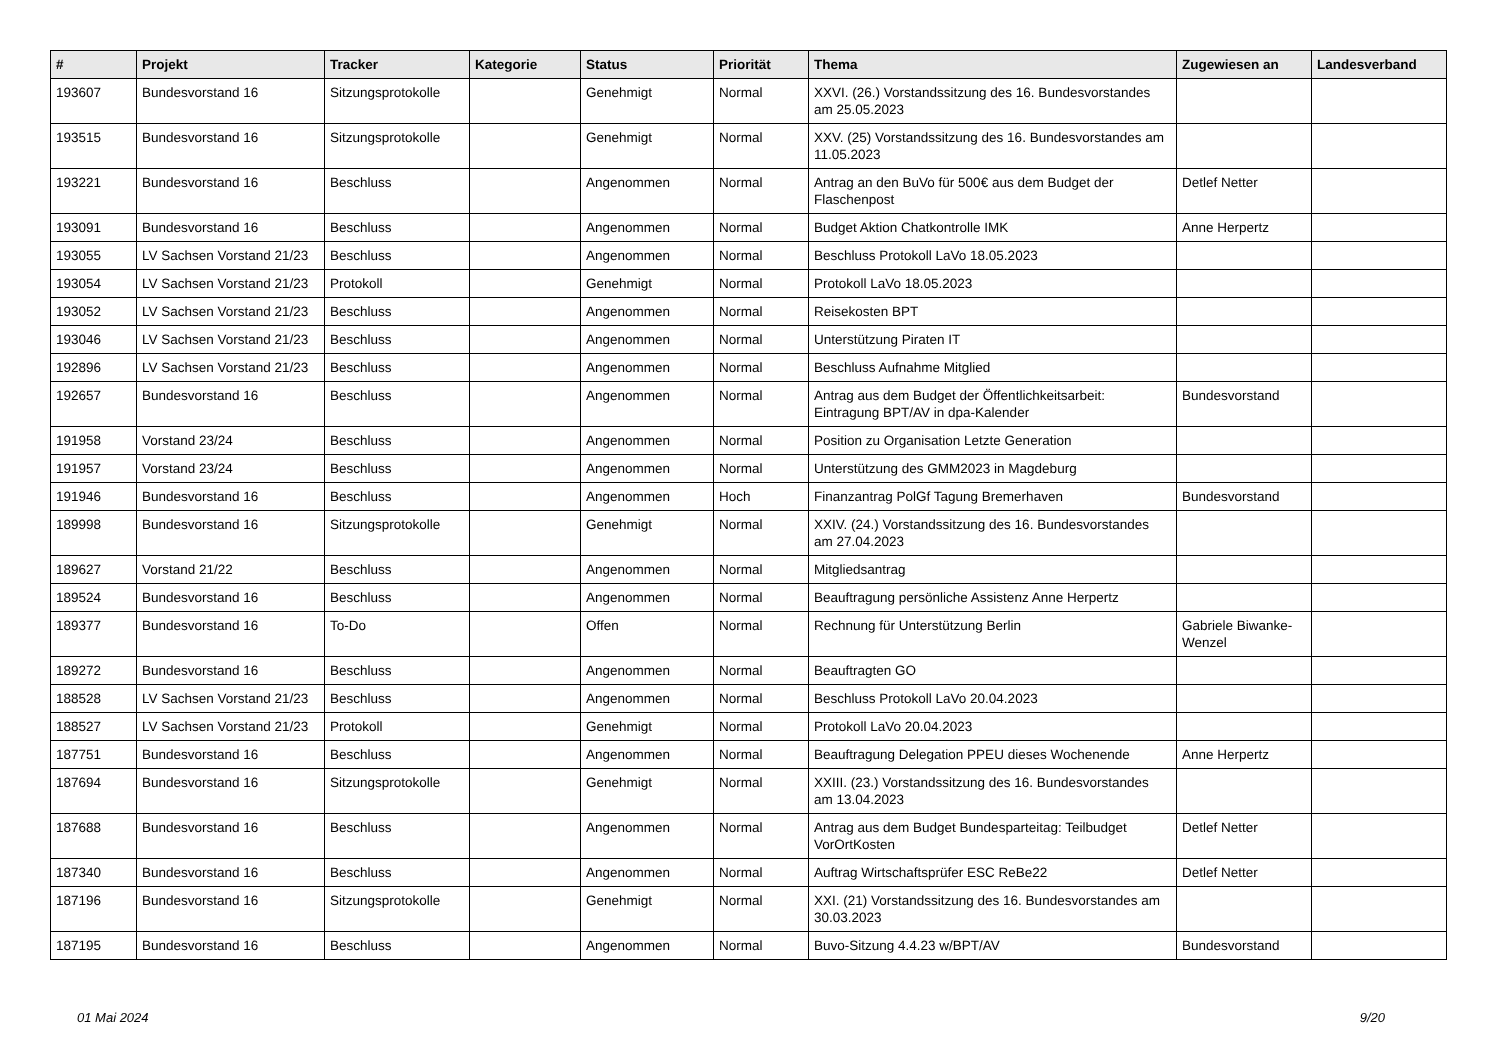| # | Projekt | Tracker | Kategorie | Status | Priorität | Thema | Zugewiesen an | Landesverband |
| --- | --- | --- | --- | --- | --- | --- | --- | --- |
| 193607 | Bundesvorstand 16 | Sitzungsprotokolle | | Genehmigt | Normal | XXVI. (26.) Vorstandssitzung des 16. Bundesvorstandes am 25.05.2023 | | |
| 193515 | Bundesvorstand 16 | Sitzungsprotokolle | | Genehmigt | Normal | XXV. (25) Vorstandssitzung des 16. Bundesvorstandes am 11.05.2023 | | |
| 193221 | Bundesvorstand 16 | Beschluss | | Angenommen | Normal | Antrag an den BuVo für 500€ aus dem Budget der Flaschenpost | Detlef Netter | |
| 193091 | Bundesvorstand 16 | Beschluss | | Angenommen | Normal | Budget Aktion Chatkontrolle IMK | Anne Herpertz | |
| 193055 | LV Sachsen Vorstand 21/23 | Beschluss | | Angenommen | Normal | Beschluss Protokoll LaVo 18.05.2023 | | |
| 193054 | LV Sachsen Vorstand 21/23 | Protokoll | | Genehmigt | Normal | Protokoll LaVo 18.05.2023 | | |
| 193052 | LV Sachsen Vorstand 21/23 | Beschluss | | Angenommen | Normal | Reisekosten BPT | | |
| 193046 | LV Sachsen Vorstand 21/23 | Beschluss | | Angenommen | Normal | Unterstützung Piraten IT | | |
| 192896 | LV Sachsen Vorstand 21/23 | Beschluss | | Angenommen | Normal | Beschluss Aufnahme Mitglied | | |
| 192657 | Bundesvorstand 16 | Beschluss | | Angenommen | Normal | Antrag aus dem Budget der Öffentlichkeitsarbeit: Eintragung BPT/AV in dpa-Kalender | Bundesvorstand | |
| 191958 | Vorstand 23/24 | Beschluss | | Angenommen | Normal | Position zu Organisation Letzte Generation | | |
| 191957 | Vorstand 23/24 | Beschluss | | Angenommen | Normal | Unterstützung des GMM2023 in Magdeburg | | |
| 191946 | Bundesvorstand 16 | Beschluss | | Angenommen | Hoch | Finanzantrag PolGf Tagung Bremerhaven | Bundesvorstand | |
| 189998 | Bundesvorstand 16 | Sitzungsprotokolle | | Genehmigt | Normal | XXIV. (24.) Vorstandssitzung des 16. Bundesvorstandes am 27.04.2023 | | |
| 189627 | Vorstand 21/22 | Beschluss | | Angenommen | Normal | Mitgliedsantrag | | |
| 189524 | Bundesvorstand 16 | Beschluss | | Angenommen | Normal | Beauftragung persönliche Assistenz Anne Herpertz | | |
| 189377 | Bundesvorstand 16 | To-Do | | Offen | Normal | Rechnung für Unterstützung Berlin | Gabriele Biwanke-Wenzel | |
| 189272 | Bundesvorstand 16 | Beschluss | | Angenommen | Normal | Beauftragten GO | | |
| 188528 | LV Sachsen Vorstand 21/23 | Beschluss | | Angenommen | Normal | Beschluss Protokoll LaVo 20.04.2023 | | |
| 188527 | LV Sachsen Vorstand 21/23 | Protokoll | | Genehmigt | Normal | Protokoll LaVo 20.04.2023 | | |
| 187751 | Bundesvorstand 16 | Beschluss | | Angenommen | Normal | Beauftragung Delegation PPEU dieses Wochenende | Anne Herpertz | |
| 187694 | Bundesvorstand 16 | Sitzungsprotokolle | | Genehmigt | Normal | XXIII. (23.) Vorstandssitzung des 16. Bundesvorstandes am 13.04.2023 | | |
| 187688 | Bundesvorstand 16 | Beschluss | | Angenommen | Normal | Antrag aus dem Budget Bundesparteitag: Teilbudget VorOrtKosten | Detlef Netter | |
| 187340 | Bundesvorstand 16 | Beschluss | | Angenommen | Normal | Auftrag Wirtschaftsprüfer ESC ReBe22 | Detlef Netter | |
| 187196 | Bundesvorstand 16 | Sitzungsprotokolle | | Genehmigt | Normal | XXI. (21) Vorstandssitzung des 16. Bundesvorstandes am 30.03.2023 | | |
| 187195 | Bundesvorstand 16 | Beschluss | | Angenommen | Normal | Buvo-Sitzung 4.4.23 w/BPT/AV | Bundesvorstand | |
01 Mai 2024 9/20